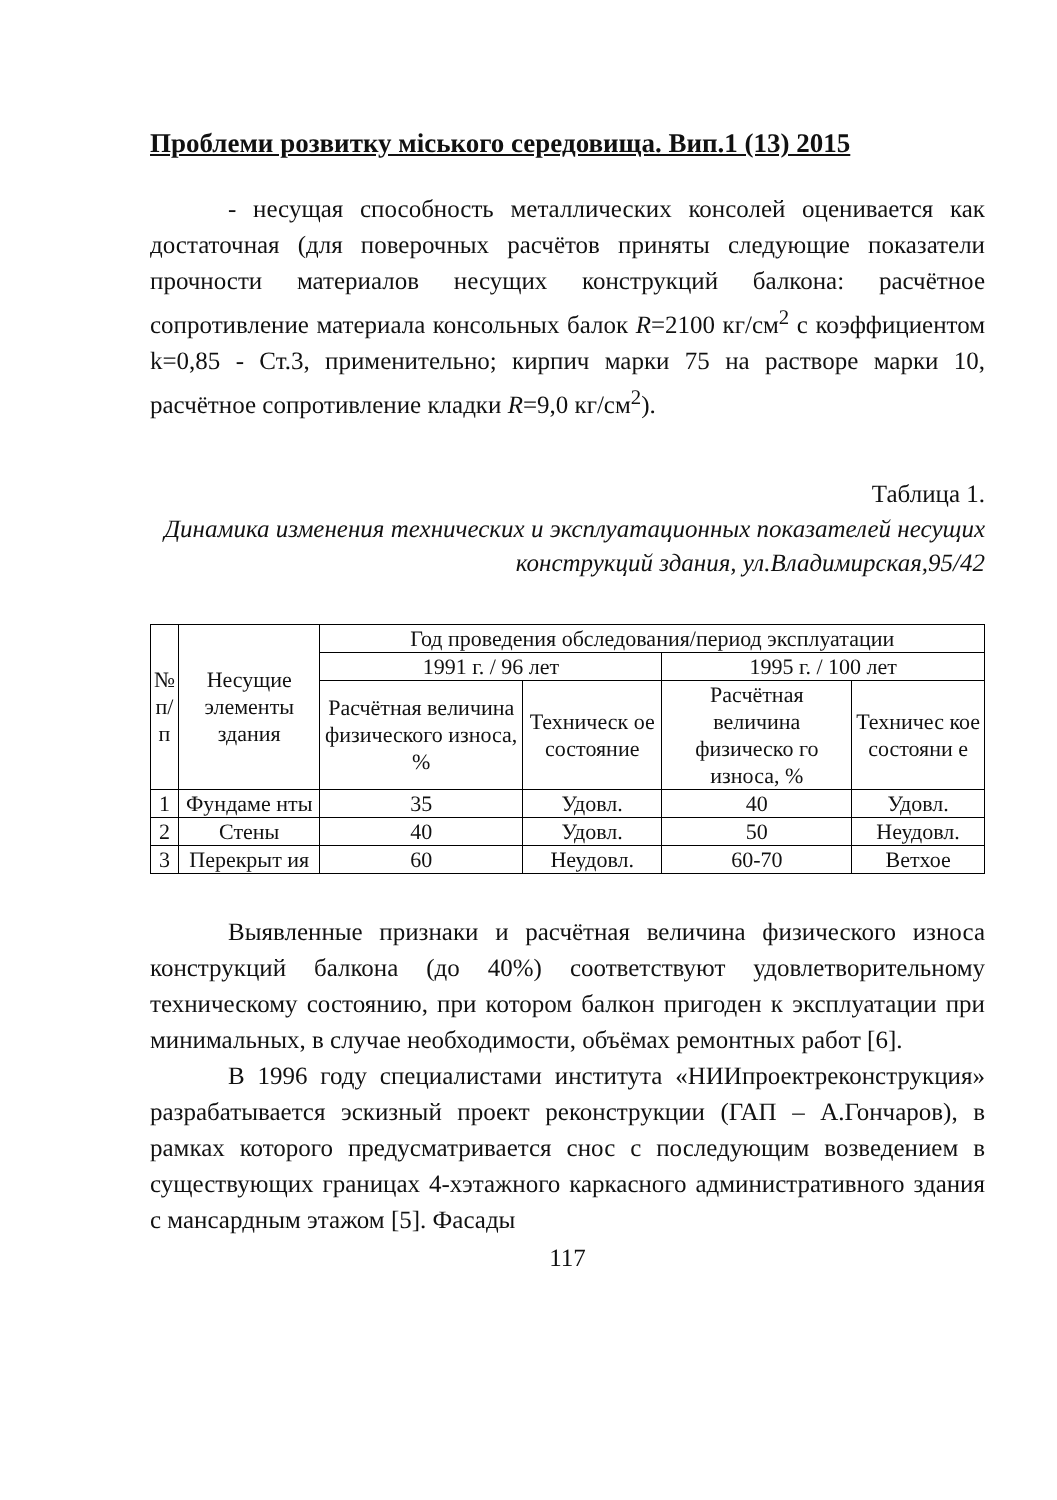Проблеми розвитку міського середовища. Вип.1 (13) 2015
- несущая способность металлических консолей оценивается как достаточная (для поверочных расчётов приняты следующие показатели прочности материалов несущих конструкций балкона: расчётное сопротивление материала консольных балок R=2100 кг/см<sup>2</sup> с коэффициентом k=0,85 - Ст.3, применительно; кирпич марки 75 на растворе марки 10, расчётное сопротивление кладки R=9,0 кг/см<sup>2</sup>).
Таблица 1.
Динамика изменения технических и эксплуатационных показателей несущих конструкций здания, ул.Владимирская,95/42
| № п/ п | Несущие элементы здания | Год проведения обследования/период эксплуатации | | | |
| --- | --- | --- | --- | --- | --- |
| | | 1991 г. / 96 лет | | 1995 г. / 100 лет | |
| | | Расчётная величина физического износа, % | Техническ ое состояние | Расчётная величина физическо го износа, % | Техничес кое состояни е |
| 1 | Фундаме нты | 35 | Удовл. | 40 | Удовл. |
| 2 | Стены | 40 | Удовл. | 50 | Неудовл. |
| 3 | Перекрыт ия | 60 | Неудовл. | 60-70 | Ветхое |
Выявленные признаки и расчётная величина физического износа конструкций балкона (до 40%) соответствуют удовлетворительному техническому состоянию, при котором балкон пригоден к эксплуатации при минимальных, в случае необходимости, объёмах ремонтных работ [6].
В 1996 году специалистами института «НИИпроектреконструкция» разрабатывается эскизный проект реконструкции (ГАП – А.Гончаров), в рамках которого предусматривается снос с последующим возведением в существующих границах 4-хэтажного каркасного административного здания с мансардным этажом [5]. Фасады
117